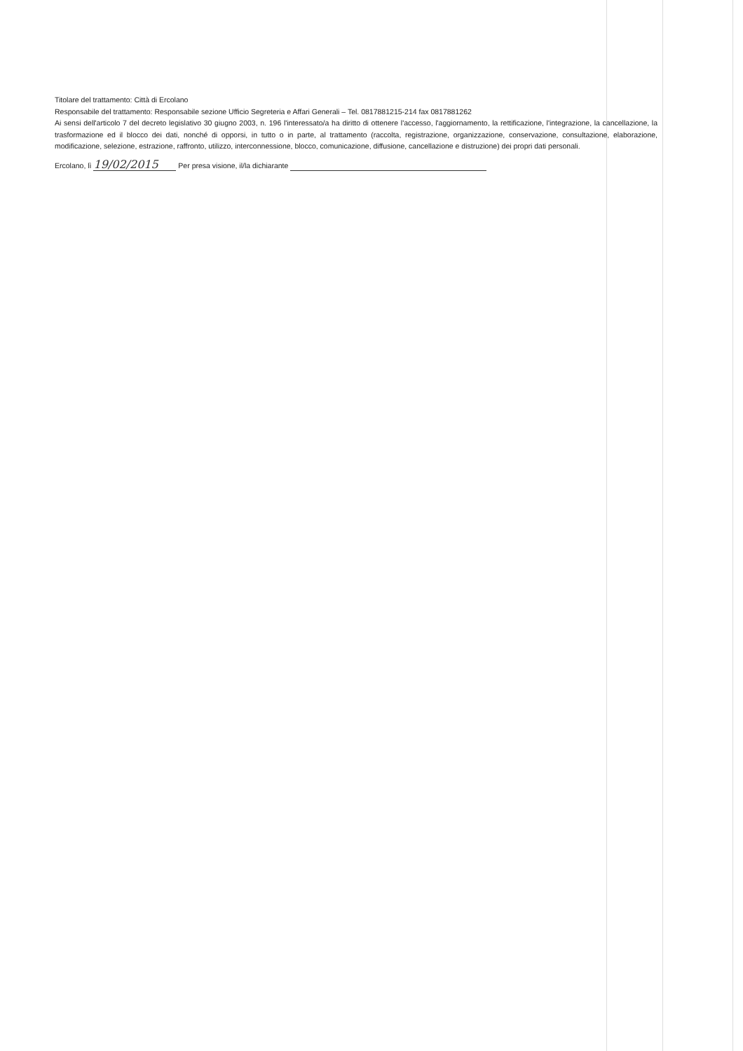Titolare del trattamento: Città di Ercolano
Responsabile del trattamento: Responsabile sezione Ufficio Segreteria e Affari Generali – Tel. 0817881215-214 fax 0817881262
Ai sensi dell'articolo 7 del decreto legislativo 30 giugno 2003, n. 196 l'interessato/a ha diritto di ottenere l'accesso, l'aggiornamento, la rettificazione, l'integrazione, la cancellazione, la trasformazione ed il blocco dei dati, nonché di opporsi, in tutto o in parte, al trattamento (raccolta, registrazione, organizzazione, conservazione, consultazione, elaborazione, modificazione, selezione, estrazione, raffronto, utilizzo, interconnessione, blocco, comunicazione, diffusione, cancellazione e distruzione) dei propri dati personali.
Ercolano, lì 19/02/2015 Per presa visione, il/la dichiarante